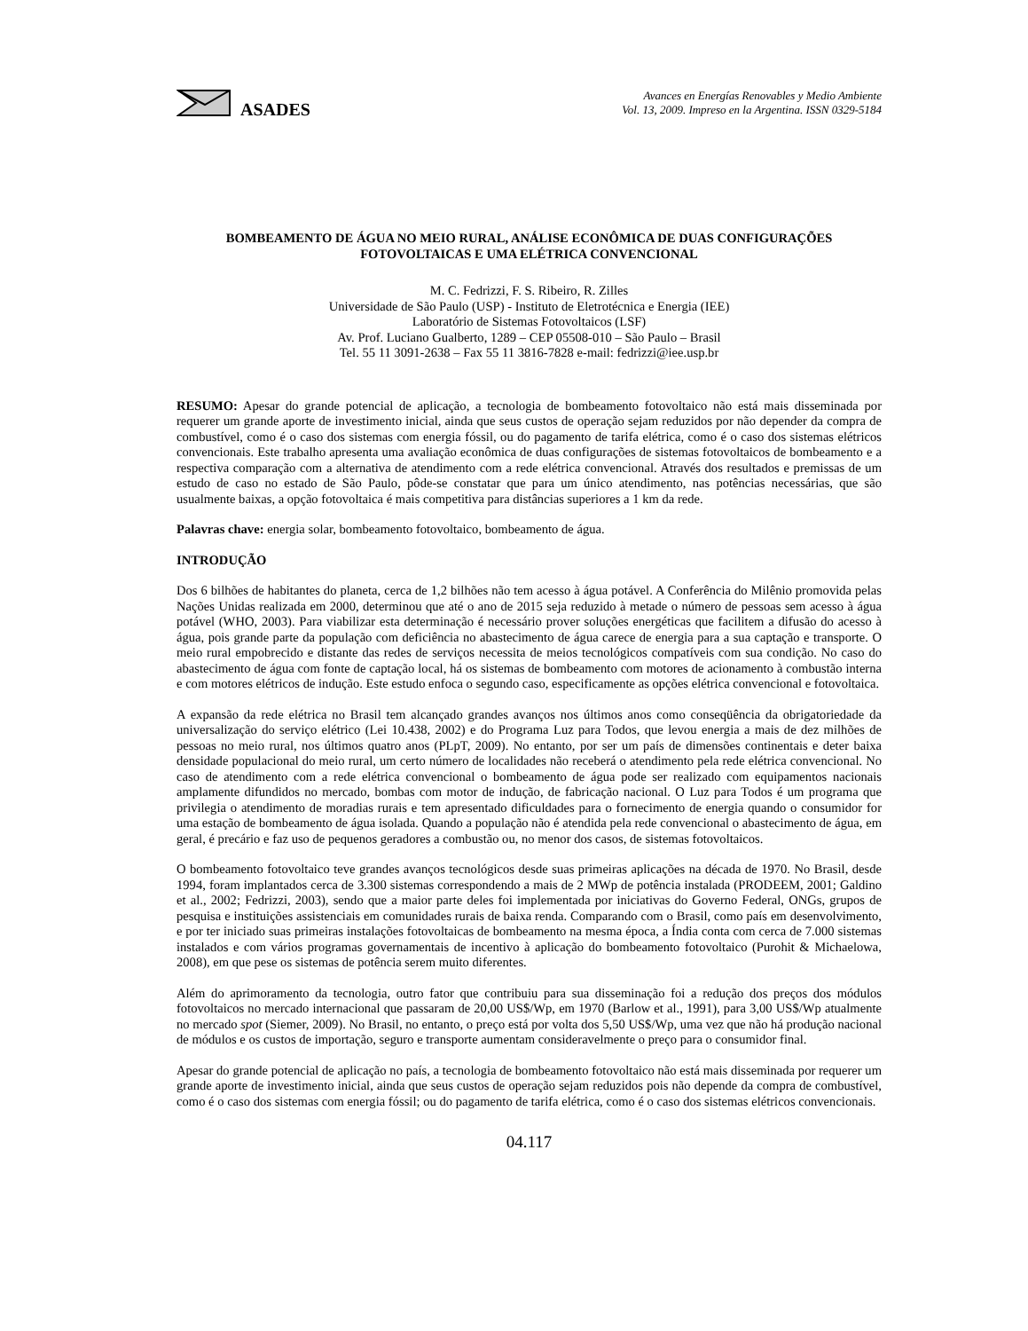ASADES
Avances en Energías Renovables y Medio Ambiente
Vol. 13, 2009. Impreso en la Argentina. ISSN 0329-5184
BOMBEAMENTO DE ÁGUA NO MEIO RURAL, ANÁLISE ECONÔMICA DE DUAS CONFIGURAÇÕES
FOTOVOLTAICAS E UMA ELÉTRICA CONVENCIONAL
M. C. Fedrizzi, F. S. Ribeiro, R. Zilles
Universidade de São Paulo (USP) - Instituto de Eletrotécnica e Energia (IEE)
Laboratório de Sistemas Fotovoltaicos (LSF)
Av. Prof. Luciano Gualberto, 1289 – CEP 05508-010 – São Paulo – Brasil
Tel. 55 11 3091-2638 – Fax 55 11 3816-7828 e-mail: fedrizzi@iee.usp.br
RESUMO: Apesar do grande potencial de aplicação, a tecnologia de bombeamento fotovoltaico não está mais disseminada por requerer um grande aporte de investimento inicial, ainda que seus custos de operação sejam reduzidos por não depender da compra de combustível, como é o caso dos sistemas com energia fóssil, ou do pagamento de tarifa elétrica, como é o caso dos sistemas elétricos convencionais. Este trabalho apresenta uma avaliação econômica de duas configurações de sistemas fotovoltaicos de bombeamento e a respectiva comparação com a alternativa de atendimento com a rede elétrica convencional. Através dos resultados e premissas de um estudo de caso no estado de São Paulo, pôde-se constatar que para um único atendimento, nas potências necessárias, que são usualmente baixas, a opção fotovoltaica é mais competitiva para distâncias superiores a 1 km da rede.
Palavras chave: energia solar, bombeamento fotovoltaico, bombeamento de água.
INTRODUÇÃO
Dos 6 bilhões de habitantes do planeta, cerca de 1,2 bilhões não tem acesso à água potável. A Conferência do Milênio promovida pelas Nações Unidas realizada em 2000, determinou que até o ano de 2015 seja reduzido à metade o número de pessoas sem acesso à água potável (WHO, 2003). Para viabilizar esta determinação é necessário prover soluções energéticas que facilitem a difusão do acesso à água, pois grande parte da população com deficiência no abastecimento de água carece de energia para a sua captação e transporte. O meio rural empobrecido e distante das redes de serviços necessita de meios tecnológicos compatíveis com sua condição. No caso do abastecimento de água com fonte de captação local, há os sistemas de bombeamento com motores de acionamento à combustão interna e com motores elétricos de indução. Este estudo enfoca o segundo caso, especificamente as opções elétrica convencional e fotovoltaica.
A expansão da rede elétrica no Brasil tem alcançado grandes avanços nos últimos anos como conseqüência da obrigatoriedade da universalização do serviço elétrico (Lei 10.438, 2002) e do Programa Luz para Todos, que levou energia a mais de dez milhões de pessoas no meio rural, nos últimos quatro anos (PLpT, 2009). No entanto, por ser um país de dimensões continentais e deter baixa densidade populacional do meio rural, um certo número de localidades não receberá o atendimento pela rede elétrica convencional. No caso de atendimento com a rede elétrica convencional o bombeamento de água pode ser realizado com equipamentos nacionais amplamente difundidos no mercado, bombas com motor de indução, de fabricação nacional. O Luz para Todos é um programa que privilegia o atendimento de moradias rurais e tem apresentado dificuldades para o fornecimento de energia quando o consumidor for uma estação de bombeamento de água isolada. Quando a população não é atendida pela rede convencional o abastecimento de água, em geral, é precário e faz uso de pequenos geradores a combustão ou, no menor dos casos, de sistemas fotovoltaicos.
O bombeamento fotovoltaico teve grandes avanços tecnológicos desde suas primeiras aplicações na década de 1970. No Brasil, desde 1994, foram implantados cerca de 3.300 sistemas correspondendo a mais de 2 MWp de potência instalada (PRODEEM, 2001; Galdino et al., 2002; Fedrizzi, 2003), sendo que a maior parte deles foi implementada por iniciativas do Governo Federal, ONGs, grupos de pesquisa e instituições assistenciais em comunidades rurais de baixa renda. Comparando com o Brasil, como país em desenvolvimento, e por ter iniciado suas primeiras instalações fotovoltaicas de bombeamento na mesma época, a Índia conta com cerca de 7.000 sistemas instalados e com vários programas governamentais de incentivo à aplicação do bombeamento fotovoltaico (Purohit & Michaelowa, 2008), em que pese os sistemas de potência serem muito diferentes.
Além do aprimoramento da tecnologia, outro fator que contribuiu para sua disseminação foi a redução dos preços dos módulos fotovoltaicos no mercado internacional que passaram de 20,00 US$/Wp, em 1970 (Barlow et al., 1991), para 3,00 US$/Wp atualmente no mercado spot (Siemer, 2009). No Brasil, no entanto, o preço está por volta dos 5,50 US$/Wp, uma vez que não há produção nacional de módulos e os custos de importação, seguro e transporte aumentam consideravelmente o preço para o consumidor final.
Apesar do grande potencial de aplicação no país, a tecnologia de bombeamento fotovoltaico não está mais disseminada por requerer um grande aporte de investimento inicial, ainda que seus custos de operação sejam reduzidos pois não depende da compra de combustível, como é o caso dos sistemas com energia fóssil; ou do pagamento de tarifa elétrica, como é o caso dos sistemas elétricos convencionais.
04.117